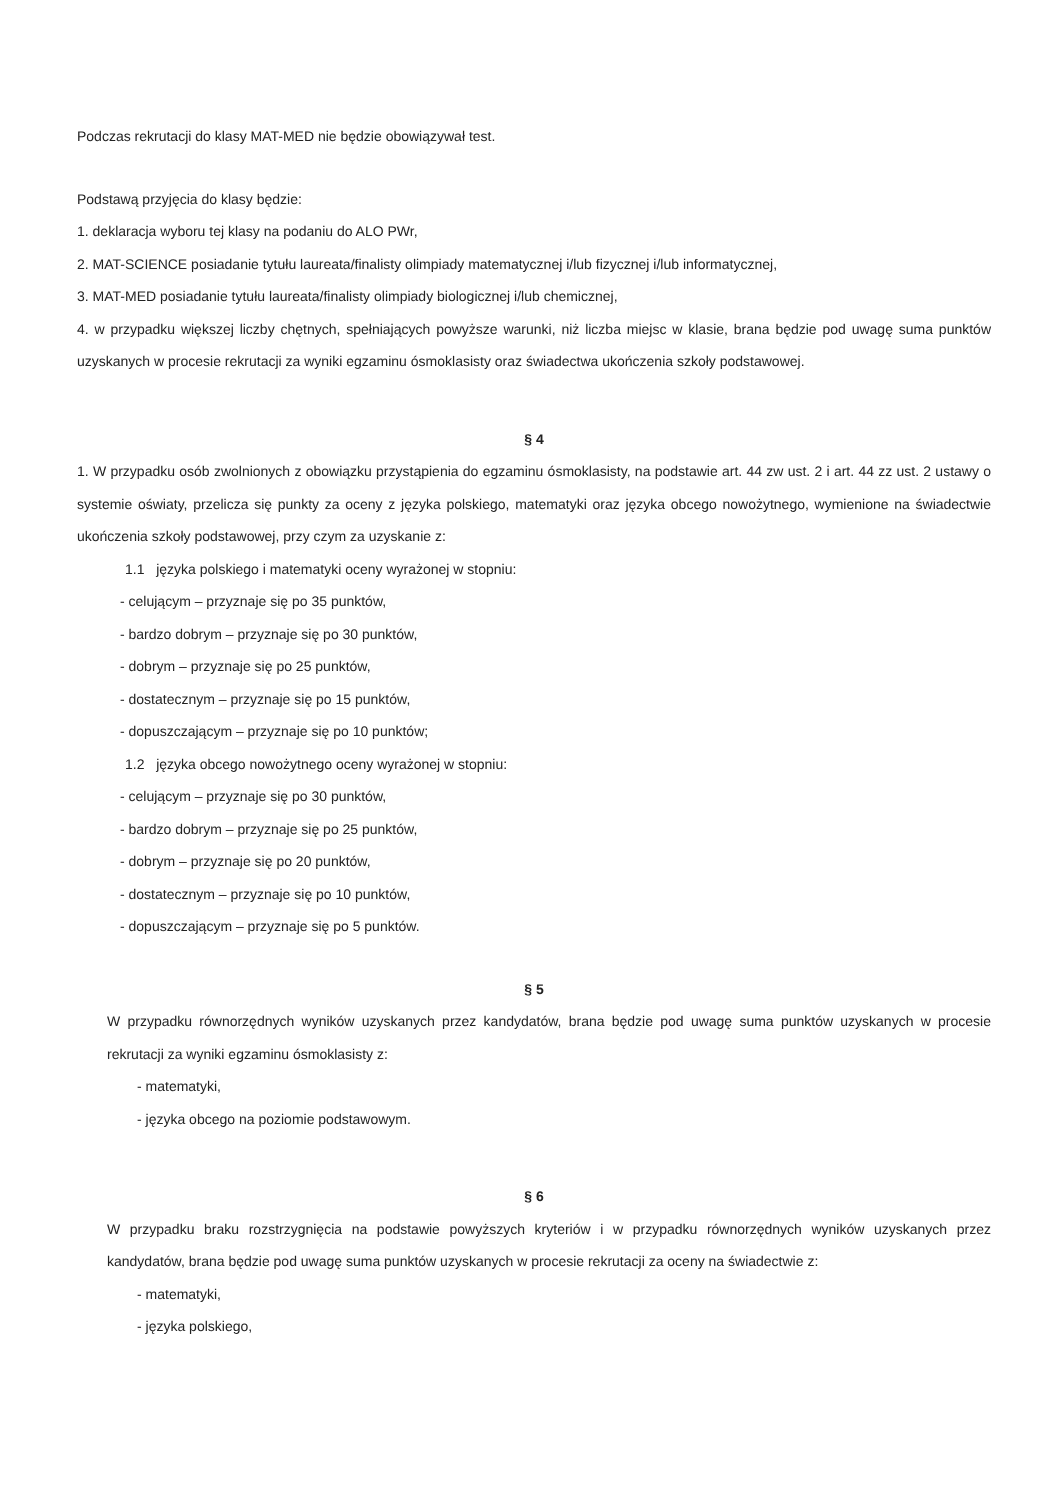Podczas rekrutacji do klasy MAT-MED nie będzie obowiązywał test.
Podstawą przyjęcia do klasy będzie:
1. deklaracja wyboru tej klasy na podaniu do ALO PWr,
2. MAT-SCIENCE posiadanie tytułu laureata/finalisty olimpiady matematycznej i/lub fizycznej i/lub informatycznej,
3. MAT-MED posiadanie tytułu laureata/finalisty olimpiady biologicznej i/lub chemicznej,
4. w przypadku większej liczby chętnych, spełniających powyższe warunki, niż liczba miejsc w klasie, brana będzie pod uwagę suma punktów uzyskanych w procesie rekrutacji za wyniki egzaminu ósmoklasisty oraz świadectwa ukończenia szkoły podstawowej.
§ 4
1. W przypadku osób zwolnionych z obowiązku przystąpienia do egzaminu ósmoklasisty, na podstawie art. 44 zw ust. 2 i art. 44 zz ust. 2 ustawy o systemie oświaty, przelicza się punkty za oceny z języka polskiego, matematyki oraz języka obcego nowożytnego, wymienione na świadectwie ukończenia szkoły podstawowej, przy czym za uzyskanie z:
1.1 języka polskiego i matematyki oceny wyrażonej w stopniu:
- celującym – przyznaje się po 35 punktów,
- bardzo dobrym – przyznaje się po 30 punktów,
- dobrym – przyznaje się po 25 punktów,
- dostatecznym – przyznaje się po 15 punktów,
- dopuszczającym – przyznaje się po 10 punktów;
1.2 języka obcego nowożytnego oceny wyrażonej w stopniu:
- celującym – przyznaje się po 30 punktów,
- bardzo dobrym – przyznaje się po 25 punktów,
- dobrym – przyznaje się po 20 punktów,
- dostatecznym – przyznaje się po 10 punktów,
- dopuszczającym – przyznaje się po 5 punktów.
§ 5
W przypadku równorzędnych wyników uzyskanych przez kandydatów, brana będzie pod uwagę suma punktów uzyskanych w procesie rekrutacji za wyniki egzaminu ósmoklasisty z:
- matematyki,
- języka obcego na poziomie podstawowym.
§ 6
W przypadku braku rozstrzygnięcia na podstawie powyższych kryteriów i w przypadku równorzędnych wyników uzyskanych przez kandydatów, brana będzie pod uwagę suma punktów uzyskanych w procesie rekrutacji za oceny na świadectwie z:
- matematyki,
- języka polskiego,